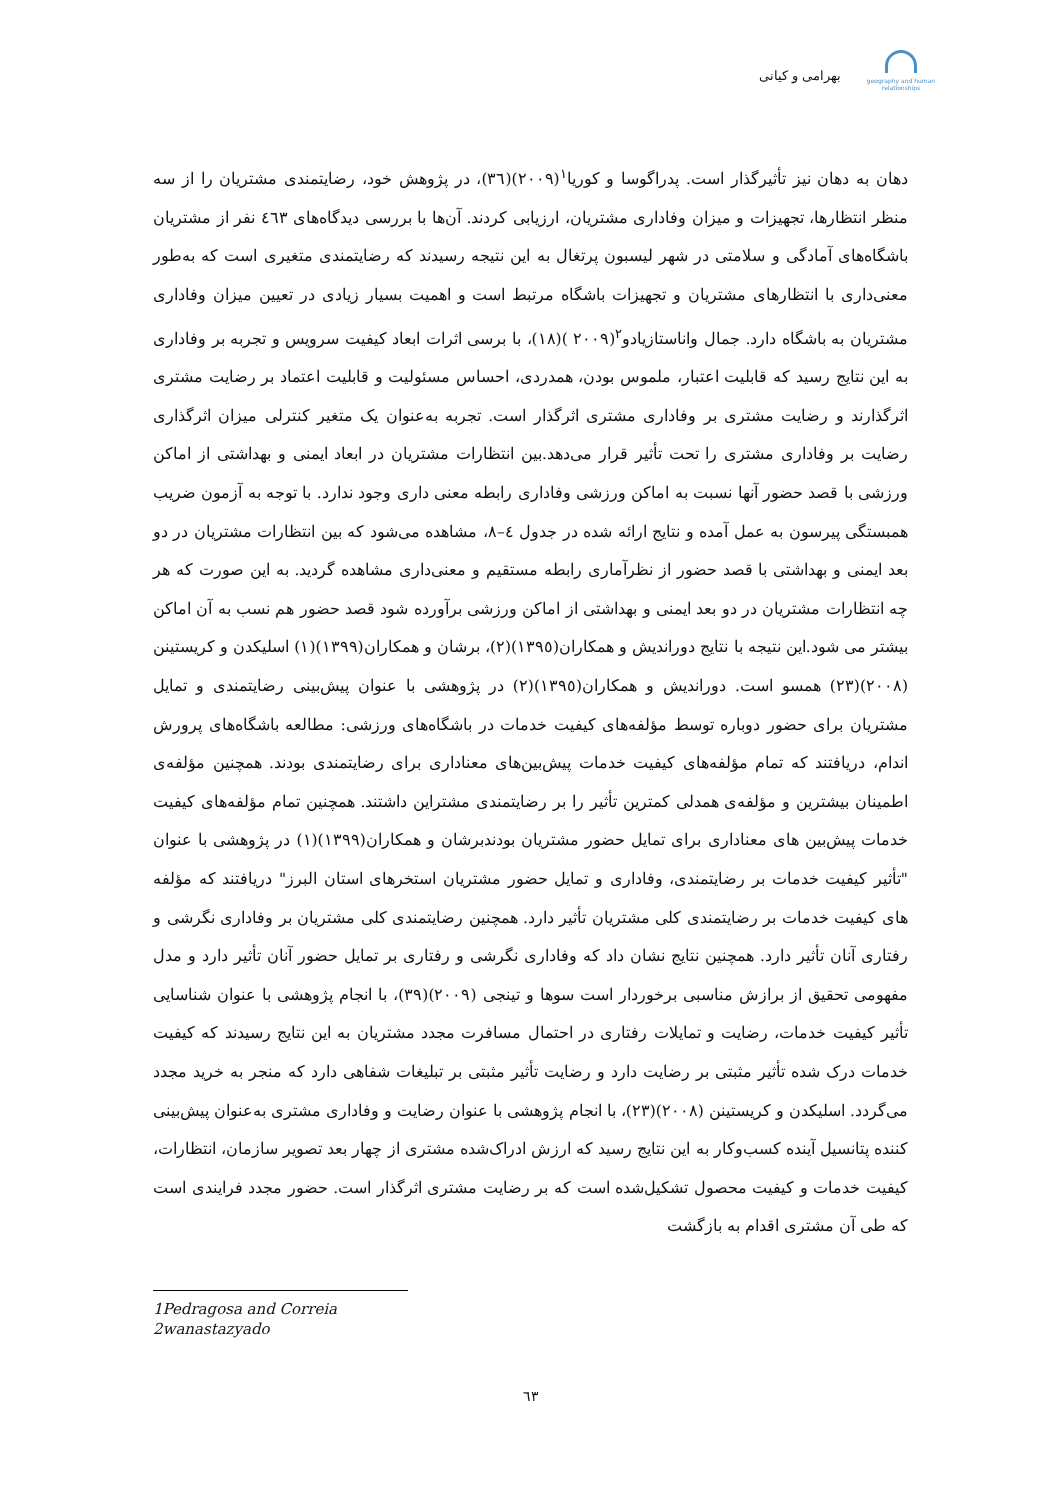geography and human relationships
بهرامی و کیانی
دهان به دهان نیز تأثیرگذار است. پدراگوسا و کوریا<sup>١</sup>(٢٠٠٩)(٣٦)، در پژوهش خود، رضایتمندی مشتریان را از سه منظر انتظارها، تجهیزات و میزان وفاداری مشتریان، ارزیابی کردند. آن‌ها با بررسی دیدگاه‌های ٤٦٣ نفر از مشتریان باشگاه‌های آمادگی و سلامتی در شهر لیسبون پرتغال به این نتیجه رسیدند که رضایتمندی متغیری است که به‌طور معنی‌داری با انتظارهای مشتریان و تجهیزات باشگاه مرتبط است و اهمیت بسیار زیادی در تعیین میزان وفاداری مشتریان به باشگاه دارد. جمال واناستازیادو<sup>٢</sup>(٢٠٠٩ )(١٨)، با برسی اثرات ابعاد کیفیت سرویس و تجربه بر وفاداری به این نتایج رسید که قابلیت اعتبار، ملموس بودن، همدردی، احساس مسئولیت و قابلیت اعتماد بر رضایت مشتری اثرگذارند و رضایت مشتری بر وفاداری مشتری اثرگذار است. تجربه به‌عنوان یک متغیر کنترلی میزان اثرگذاری رضایت بر وفاداری مشتری را تحت تأثیر قرار می‌دهد.بین انتظارات مشتریان در ابعاد ایمنی و بهداشتی از اماکن ورزشی با قصد حضور آنها نسبت به اماکن ورزشی وفاداری رابطه معنی داری وجود ندارد. با توجه به آزمون ضریب همبستگی پیرسون به عمل آمده و نتایج ارائه شده در جدول ٤–٨، مشاهده می‌شود که بین انتظارات مشتریان در دو بعد ایمنی و بهداشتی با قصد حضور از نظرآماری رابطه مستقیم و معنی‌داری مشاهده گردید. به این صورت که هر چه انتظارات مشتریان در دو بعد ایمنی و بهداشتی از اماکن ورزشی برآورده شود قصد حضور هم نسب به آن اماکن بیشتر می شود.این نتیجه با نتایج دوراندیش و همکاران(١٣٩٥)(٢)، برشان و همکاران(١٣٩٩)(١) اسلیکدن و کریستینن (٢٠٠٨)(٢٣) همسو است. دوراندیش و همکاران(١٣٩٥)(٢) در پژوهشی با عنوان پیش‌بینی رضایتمندی و تمایل مشتریان برای حضور دوباره توسط مؤلفه‌های کیفیت خدمات در باشگاه‌های ورزشی: مطالعه باشگاه‌های پرورش اندام، دریافتند که تمام مؤلفه‌های کیفیت خدمات پیش‌بین‌های معناداری برای رضایتمندی بودند. همچنین مؤلفه‌ی اطمینان بیشترین و مؤلفه‌ی همدلی کمترین تأثیر را بر رضایتمندی مشتراین داشتند. همچنین تمام مؤلفه‌های کیفیت خدمات پیش‌بین های معناداری برای تمایل حضور مشتریان بودندبرشان و همکاران(١٣٩٩)(١) در پژوهشی با عنوان "تأثیر کیفیت خدمات بر رضایتمندی، وفاداری و تمایل حضور مشتریان استخرهای استان البرز" دریافتند که مؤلفه های کیفیت خدمات بر رضایتمندی کلی مشتریان تأثیر دارد. همچنین رضایتمندی کلی مشتریان بر وفاداری نگرشی و رفتاری آنان تأثیر دارد. همچنین نتایج نشان داد که وفاداری نگرشی و رفتاری بر تمایل حضور آنان تأثیر دارد و مدل مفهومی تحقیق از برازش مناسبی برخوردار است سوها و تینجی (٢٠٠٩)(٣٩)، با انجام پژوهشی با عنوان شناسایی تأثیر کیفیت خدمات، رضایت و تمایلات رفتاری در احتمال مسافرت مجدد مشتریان به این نتایج رسیدند که کیفیت خدمات درک شده تأثیر مثبتی بر رضایت دارد و رضایت تأثیر مثبتی بر تبلیغات شفاهی دارد که منجر به خرید مجدد می‌گردد. اسلیکدن و کریستینن (٢٠٠٨)(٢٣)، با انجام پژوهشی با عنوان رضایت و وفاداری مشتری به‌عنوان پیش‌بینی کننده پتانسیل آینده کسب‌وکار به این نتایج رسید که ارزش ادراک‌شده مشتری از چهار بعد تصویر سازمان، انتظارات، کیفیت خدمات و کیفیت محصول تشکیل‌شده است که بر رضایت مشتری اثرگذار است. حضور مجدد فرایندی است که طی آن مشتری اقدام به بازگشت
1Pedragosa and Correia
2wanastazyado
٦٣